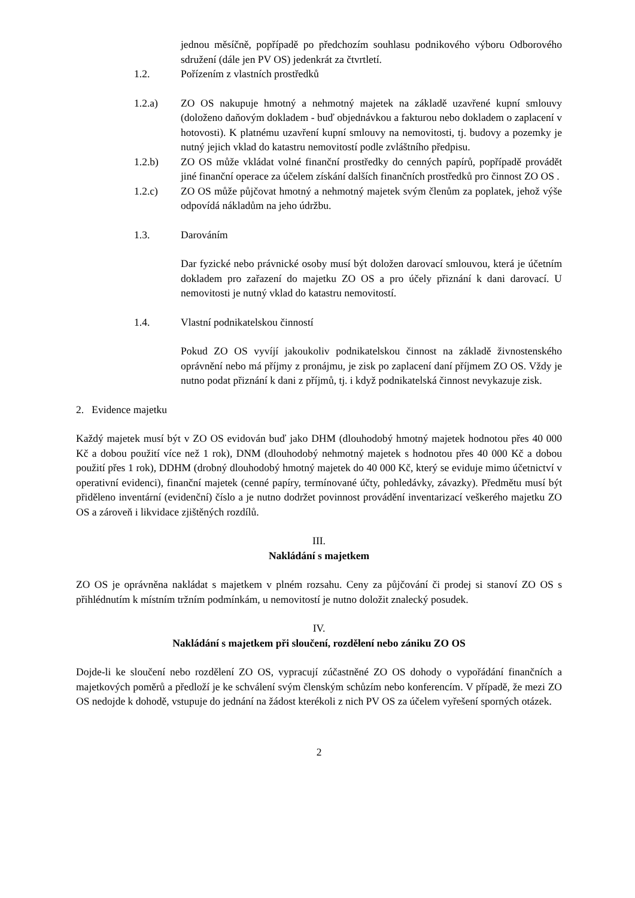jednou měsíčně, popřípadě po předchozím souhlasu podnikového výboru Odborového sdružení (dále jen PV OS) jedenkrát za čtvrtletí.
1.2. Pořízením z vlastních prostředků
1.2.a) ZO OS nakupuje hmotný a nehmotný majetek na základě uzavřené kupní smlouvy (doloženo daňovým dokladem - buď objednávkou a fakturou nebo dokladem o zaplacení v hotovosti). K platnému uzavření kupní smlouvy na nemovitosti, tj. budovy a pozemky je nutný jejich vklad do katastru nemovitostí podle zvláštního předpisu.
1.2.b) ZO OS může vkládat volné finanční prostředky do cenných papírů, popřípadě provádět jiné finanční operace za účelem získání dalších finančních prostředků pro činnost ZO OS .
1.2.c) ZO OS může půjčovat hmotný a nehmotný majetek svým členům za poplatek, jehož výše odpovídá nákladům na jeho údržbu.
1.3. Darováním
Dar fyzické nebo právnické osoby musí být doložen darovací smlouvou, která je účetním dokladem pro zařazení do majetku ZO OS a pro účely přiznání k dani darovací. U nemovitosti je nutný vklad do katastru nemovitostí.
1.4. Vlastní podnikatelskou činností
Pokud ZO OS vyvíjí jakoukoliv podnikatelskou činnost na základě živnostenského oprávnění nebo má příjmy z pronájmu, je zisk po zaplacení daní příjmem ZO OS. Vždy je nutno podat přiznání k dani z příjmů, tj. i když podnikatelská činnost nevykazuje zisk.
2. Evidence majetku
Každý majetek musí být v ZO OS evidován buď jako DHM (dlouhodobý hmotný majetek hodnotou přes 40 000 Kč a dobou použití více než 1 rok), DNM (dlouhodobý nehmotný majetek s hodnotou přes 40 000 Kč a dobou použití přes 1 rok), DDHM (drobný dlouhodobý hmotný majetek do 40 000 Kč, který se eviduje mimo účetnictví v operativní evidenci), finanční majetek (cenné papíry, termínované účty, pohledávky, závazky). Předmětu musí být přiděleno inventární (evidenční) číslo a je nutno dodržet povinnost provádění inventarizací veškerého majetku ZO OS a zároveň i likvidace zjištěných rozdílů.
III.
Nakládání s majetkem
ZO OS je oprávněna nakládat s majetkem v plném rozsahu. Ceny za půjčování či prodej si stanoví ZO OS s přihlédnutím k místním tržním podmínkám, u nemovitostí je nutno doložit znalecký posudek.
IV.
Nakládání s majetkem při sloučení, rozdělení nebo zániku ZO OS
Dojde-li ke sloučení nebo rozdělení ZO OS, vypracují zúčastněné ZO OS dohody o vypořádání finančních a majetkových poměrů a předloží je ke schválení svým členským schůzím nebo konferencím. V případě, že mezi ZO OS nedojde k dohodě, vstupuje do jednání na žádost kterékoli z nich PV OS za účelem vyřešení sporných otázek.
2